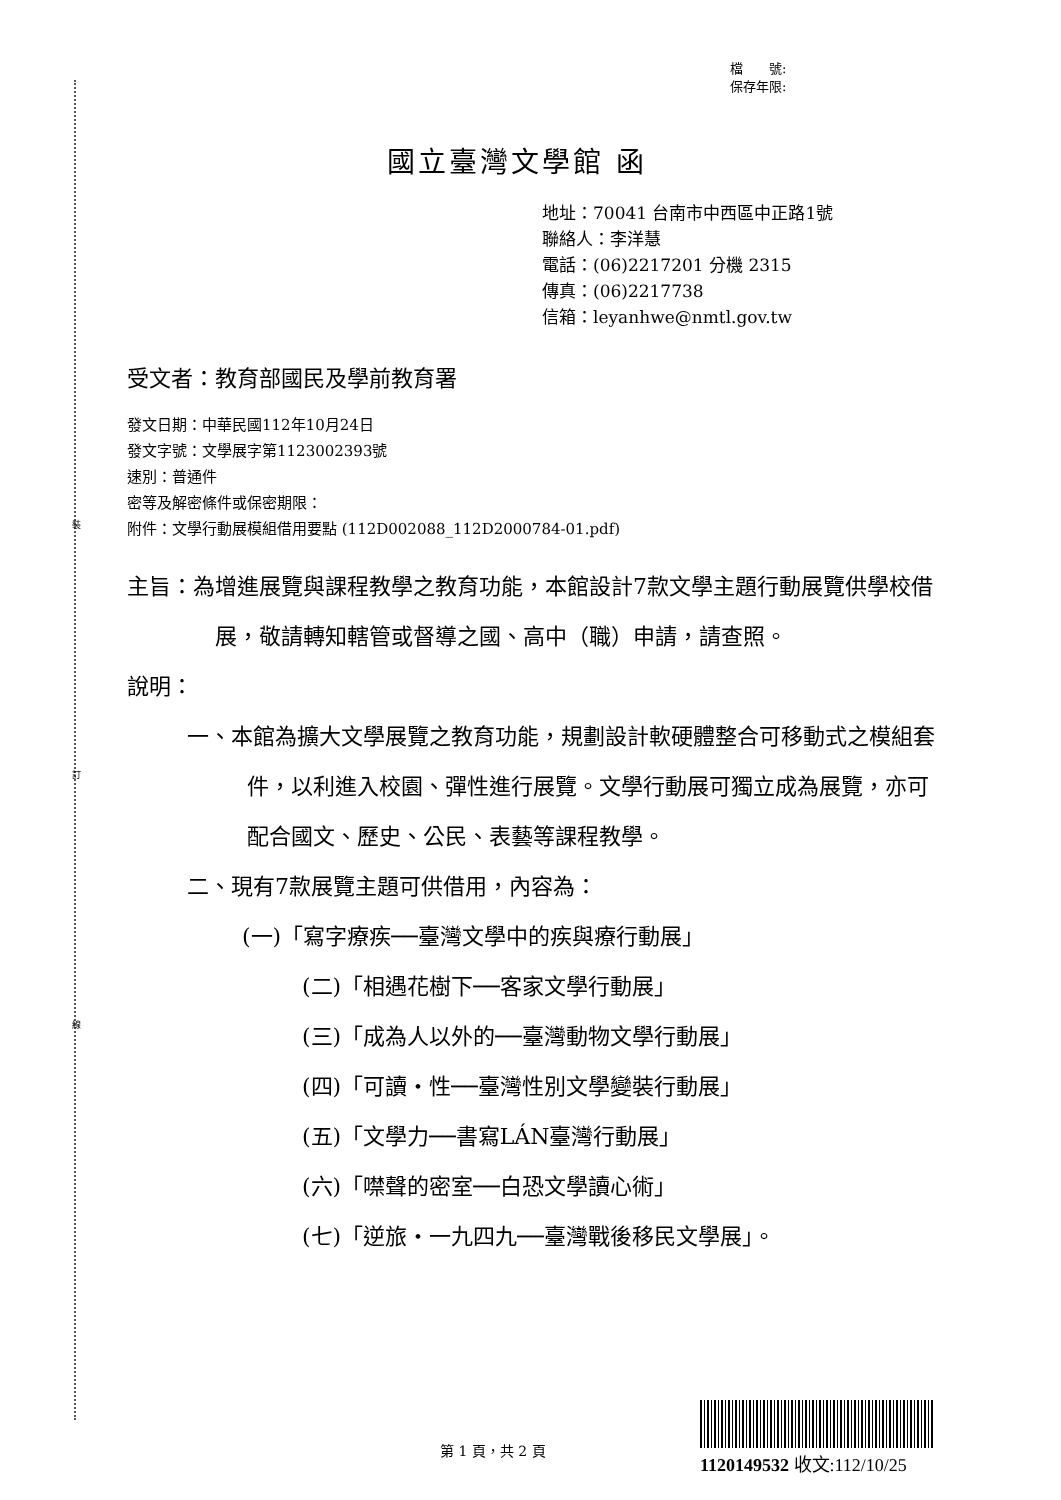裝
訂
線
檔　　號:
保存年限:
國立臺灣文學館 函
地址：70041 台南市中西區中正路1號
聯絡人：李洋慧
電話：(06)2217201 分機 2315
傳真：(06)2217738
信箱：leyanhwe@nmtl.gov.tw
受文者：教育部國民及學前教育署
發文日期：中華民國112年10月24日
發文字號：文學展字第1123002393號
速別：普通件
密等及解密條件或保密期限：
附件：文學行動展模組借用要點 (112D002088_112D2000784-01.pdf)
主旨：為增進展覽與課程教學之教育功能，本館設計7款文學主題行動展覽供學校借展，敬請轉知轄管或督導之國、高中（職）申請，請查照。
說明：
一、本館為擴大文學展覽之教育功能，規劃設計軟硬體整合可移動式之模組套件，以利進入校園、彈性進行展覽。文學行動展可獨立成為展覽，亦可配合國文、歷史、公民、表藝等課程教學。
二、現有7款展覽主題可供借用，內容為：
(一)「寫字療疾──臺灣文學中的疾與療行動展」
(二)「相遇花樹下──客家文學行動展」
(三)「成為人以外的──臺灣動物文學行動展」
(四)「可讀‧性──臺灣性別文學變裝行動展」
(五)「文學力──書寫LÁN臺灣行動展」
(六)「噤聲的密室──白恐文學讀心術」
(七)「逆旅‧一九四九──臺灣戰後移民文學展」。
第 1 頁，共 2 頁
1120149532 收文:112/10/25